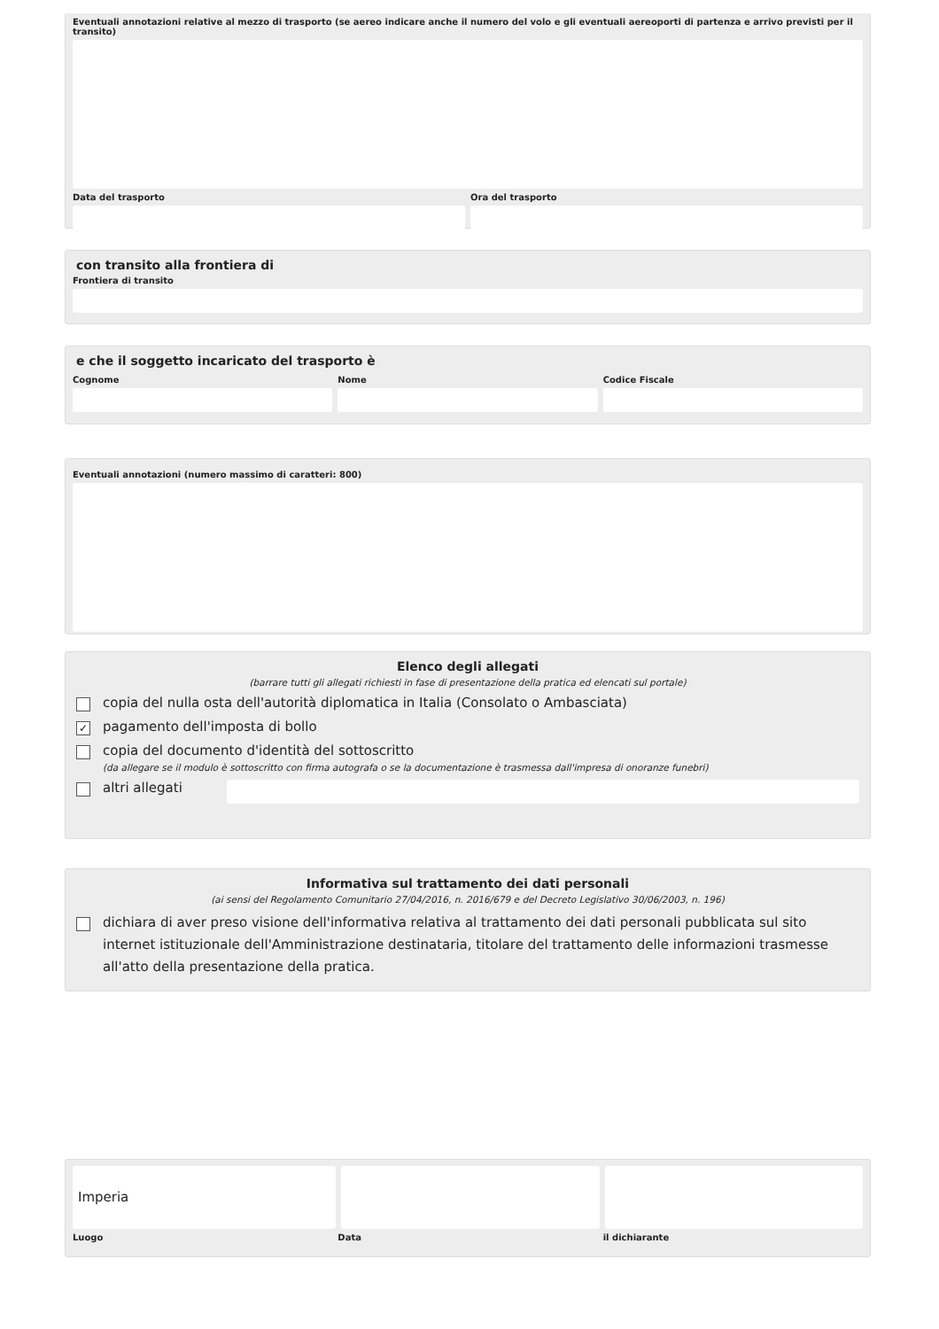Eventuali annotazioni relative al mezzo di trasporto (se aereo indicare anche il numero del volo e gli eventuali aereoporti di partenza e arrivo previsti per il transito)
Data del trasporto Ora del trasporto
con transito alla frontiera di
Frontiera di transito
e che il soggetto incaricato del trasporto è
Cognome Nome Codice Fiscale
Eventuali annotazioni (numero massimo di caratteri: 800)
Elenco degli allegati
(barrare tutti gli allegati richiesti in fase di presentazione della pratica ed elencati sul portale)
copia del nulla osta dell'autorità diplomatica in Italia (Consolato o Ambasciata)
✓ pagamento dell'imposta di bollo
copia del documento d'identità del sottoscritto
(da allegare se il modulo è sottoscritto con firma autografa o se la documentazione è trasmessa dall'impresa di onoranze funebri)
altri allegati
Informativa sul trattamento dei dati personali
(ai sensi del Regolamento Comunitario 27/04/2016, n. 2016/679 e del Decreto Legislativo 30/06/2003, n. 196)
dichiara di aver preso visione dell'informativa relativa al trattamento dei dati personali pubblicata sul sito internet istituzionale dell'Amministrazione destinataria, titolare del trattamento delle informazioni trasmesse all'atto della presentazione della pratica.
Imperia
Luogo Data il dichiarante